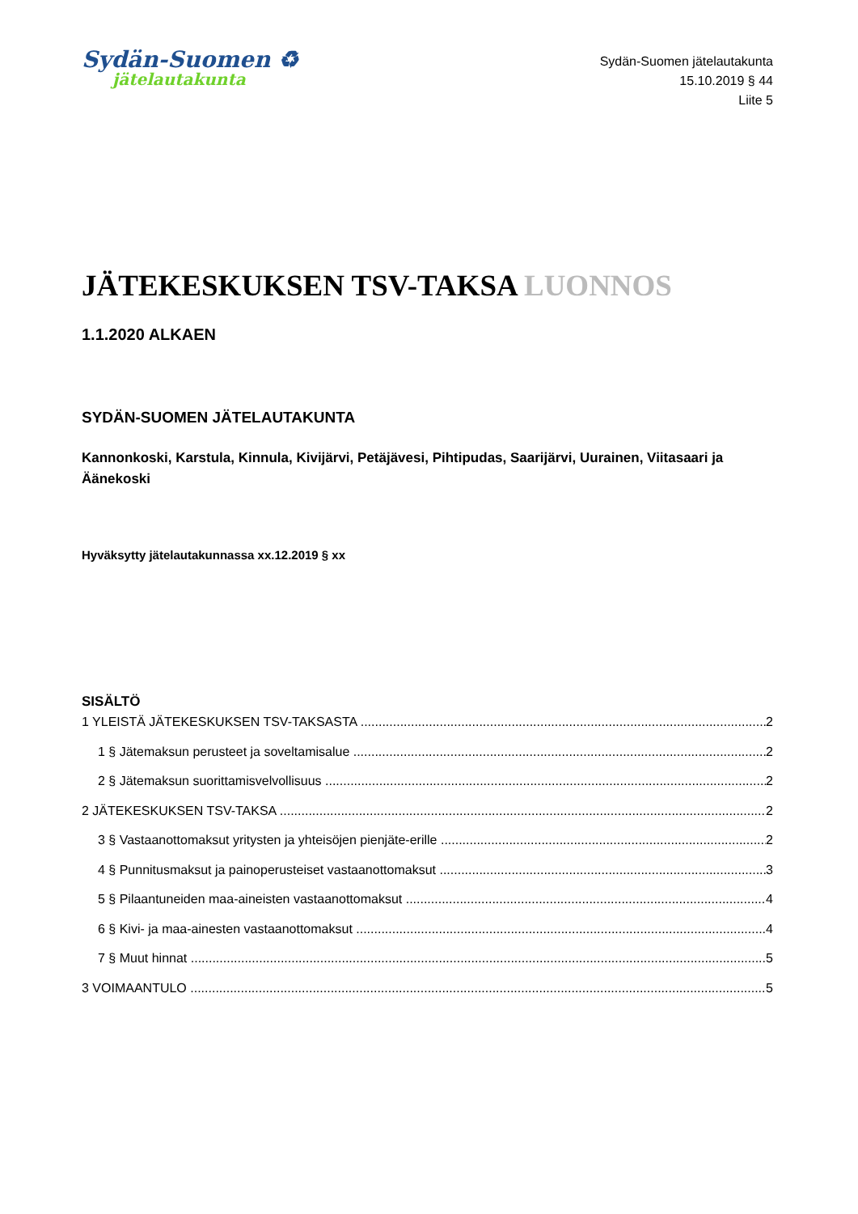Sydän-Suomen ♻
jätelautakunta
Sydän-Suomen jätelautakunta
15.10.2019 § 44
Liite 5
JÄTEKESKUKSEN TSV-TAKSA LUONNOS
1.1.2020 ALKAEN
SYDÄN-SUOMEN JÄTELAUTAKUNTA
Kannonkoski, Karstula, Kinnula, Kivijärvi, Petäjävesi, Pihtipudas, Saarijärvi, Uurainen, Viitasaari ja Äänekoski
Hyväksytty jätelautakunnassa xx.12.2019 § xx
SISÄLTÖ
1 YLEISTÄ JÄTEKESKUKSEN TSV-TAKSASTA 2
1 § Jätemaksun perusteet ja soveltamisalue 2
2 § Jätemaksun suorittamisvelvollisuus 2
2 JÄTEKESKUKSEN TSV-TAKSA 2
3 § Vastaanottomaksut yritysten ja yhteisöjen pienjäte-erille 2
4 § Punnitusmaksut ja painoperusteiset vastaanottomaksut 3
5 § Pilaantuneiden maa-aineisten vastaanottomaksut 4
6 § Kivi- ja maa-ainesten vastaanottomaksut 4
7 § Muut hinnat 5
3 VOIMAANTULO 5